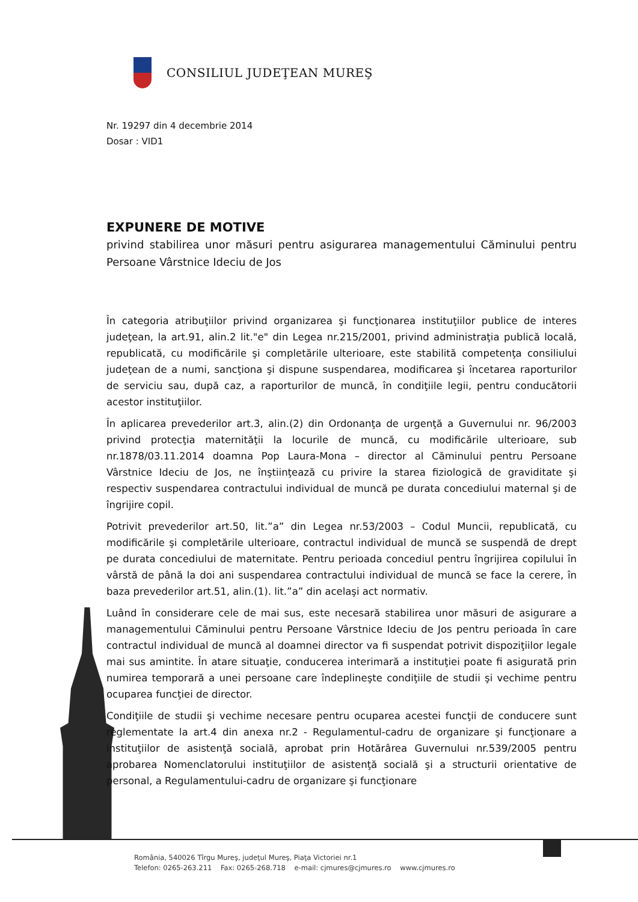CONSILIUL JUDEŢEAN MUREŞ
Nr. 19297 din 4 decembrie 2014
Dosar : VID1
EXPUNERE DE MOTIVE
privind stabilirea unor măsuri pentru asigurarea managementului Căminului pentru Persoane Vârstnice Ideciu de Jos
În categoria atribuţiilor privind organizarea şi funcţionarea instituţiilor publice de interes judeţean, la art.91, alin.2 lit."e" din Legea nr.215/2001, privind administraţia publică locală, republicată, cu modificările şi completările ulterioare, este stabilită competenţa consiliului judeţean de a numi, sancţiona şi dispune suspendarea, modificarea şi încetarea raporturilor de serviciu sau, după caz, a raporturilor de muncă, în condiţiile legii, pentru conducătorii acestor instituţiilor.
În aplicarea prevederilor art.3, alin.(2) din Ordonanţa de urgenţă a Guvernului nr. 96/2003 privind protecţia maternităţii la locurile de muncă, cu modificările ulterioare, sub nr.1878/03.11.2014 doamna Pop Laura-Mona – director al Căminului pentru Persoane Vârstnice Ideciu de Jos, ne înştiinţează cu privire la starea fiziologică de graviditate şi respectiv suspendarea contractului individual de muncă pe durata concediului maternal şi de îngrijire copil.
Potrivit prevederilor art.50, lit.”a” din Legea nr.53/2003 – Codul Muncii, republicată, cu modificările şi completările ulterioare, contractul individual de muncă se suspendă de drept pe durata concediului de maternitate. Pentru perioada concediul pentru îngrijirea copilului în vârstă de până la doi ani suspendarea contractului individual de muncă se face la cerere, în baza prevederilor art.51, alin.(1). lit.”a” din acelaşi act normativ.
Luând în considerare cele de mai sus, este necesară stabilirea unor măsuri de asigurare a managementului Căminului pentru Persoane Vârstnice Ideciu de Jos pentru perioada în care contractul individual de muncă al doamnei director va fi suspendat potrivit dispoziţiilor legale mai sus amintite. În atare situaţie, conducerea interimară a instituţiei poate fi asigurată prin numirea temporară a unei persoane care îndeplineşte condiţiile de studii şi vechime pentru ocuparea funcţiei de director.
Condiţiile de studii şi vechime necesare pentru ocuparea acestei funcţii de conducere sunt reglementate la art.4 din anexa nr.2 - Regulamentul-cadru de organizare şi funcţionare a instituţiilor de asistenţă socială, aprobat prin Hotărârea Guvernului nr.539/2005 pentru aprobarea Nomenclatorului instituţiilor de asistenţă socială şi a structurii orientative de personal, a Regulamentului-cadru de organizare şi funcţionare
România, 540026 Tîrgu Mureş, judeţul Mureş, Piaţa Victoriei nr.1
Telefon: 0265-263.211 Fax: 0265-268.718 e-mail: cjmures@cjmures.ro www.cjmures.ro